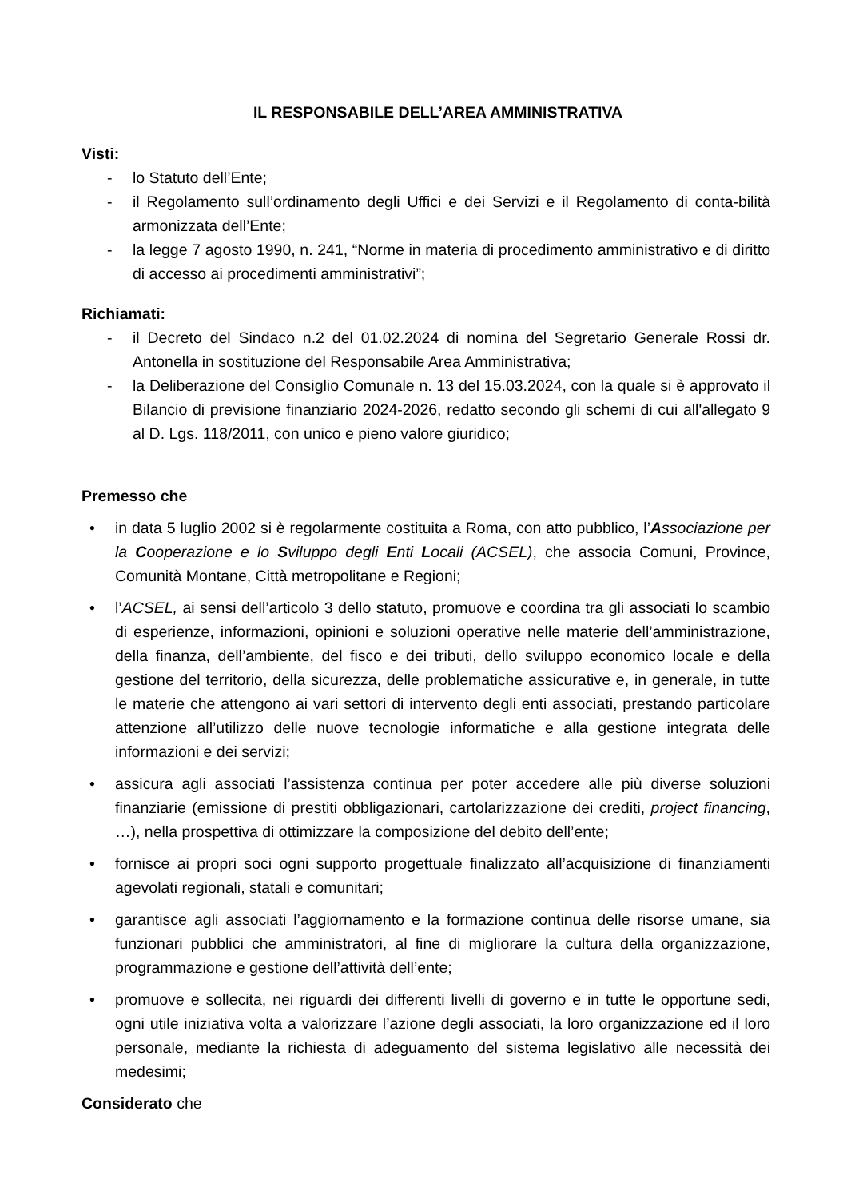IL RESPONSABILE DELL’AREA AMMINISTRATIVA
Visti:
- lo Statuto dell’Ente;
- il Regolamento sull’ordinamento degli Uffici e dei Servizi e il Regolamento di conta-bilità armonizzata dell’Ente;
- la legge 7 agosto 1990, n. 241, “Norme in materia di procedimento amministrativo e di diritto di accesso ai procedimenti amministrativi”;
Richiamati:
- il Decreto del Sindaco n.2 del 01.02.2024 di nomina del Segretario Generale Rossi dr. Antonella in sostituzione del Responsabile Area Amministrativa;
- la Deliberazione del Consiglio Comunale n. 13 del 15.03.2024, con la quale si è approvato il Bilancio di previsione finanziario 2024-2026, redatto secondo gli schemi di cui all'allegato 9 al D. Lgs. 118/2011, con unico e pieno valore giuridico;
Premesso che
• in data 5 luglio 2002 si è regolarmente costituita a Roma, con atto pubblico, l’Associazione per la Cooperazione e lo Sviluppo degli Enti Locali (ACSEL), che associa Comuni, Province, Comunità Montane, Città metropolitane e Regioni;
• l’ACSEL, ai sensi dell’articolo 3 dello statuto, promuove e coordina tra gli associati lo scambio di esperienze, informazioni, opinioni e soluzioni operative nelle materie dell’amministrazione, della finanza, dell’ambiente, del fisco e dei tributi, dello sviluppo economico locale e della gestione del territorio, della sicurezza, delle problematiche assicurative e, in generale, in tutte le materie che attengono ai vari settori di intervento degli enti associati, prestando particolare attenzione all’utilizzo delle nuove tecnologie informatiche e alla gestione integrata delle informazioni e dei servizi;
• assicura agli associati l’assistenza continua per poter accedere alle più diverse soluzioni finanziarie (emissione di prestiti obbligazionari, cartolarizzazione dei crediti, project financing, …), nella prospettiva di ottimizzare la composizione del debito dell’ente;
• fornisce ai propri soci ogni supporto progettuale finalizzato all’acquisizione di finanziamenti agevolati regionali, statali e comunitari;
• garantisce agli associati l’aggiornamento e la formazione continua delle risorse umane, sia funzionari pubblici che amministratori, al fine di migliorare la cultura della organizzazione, programmazione e gestione dell’attività dell’ente;
• promuove e sollecita, nei riguardi dei differenti livelli di governo e in tutte le opportune sedi, ogni utile iniziativa volta a valorizzare l’azione degli associati, la loro organizzazione ed il loro personale, mediante la richiesta di adeguamento del sistema legislativo alle necessità dei medesimi;
Considerato che